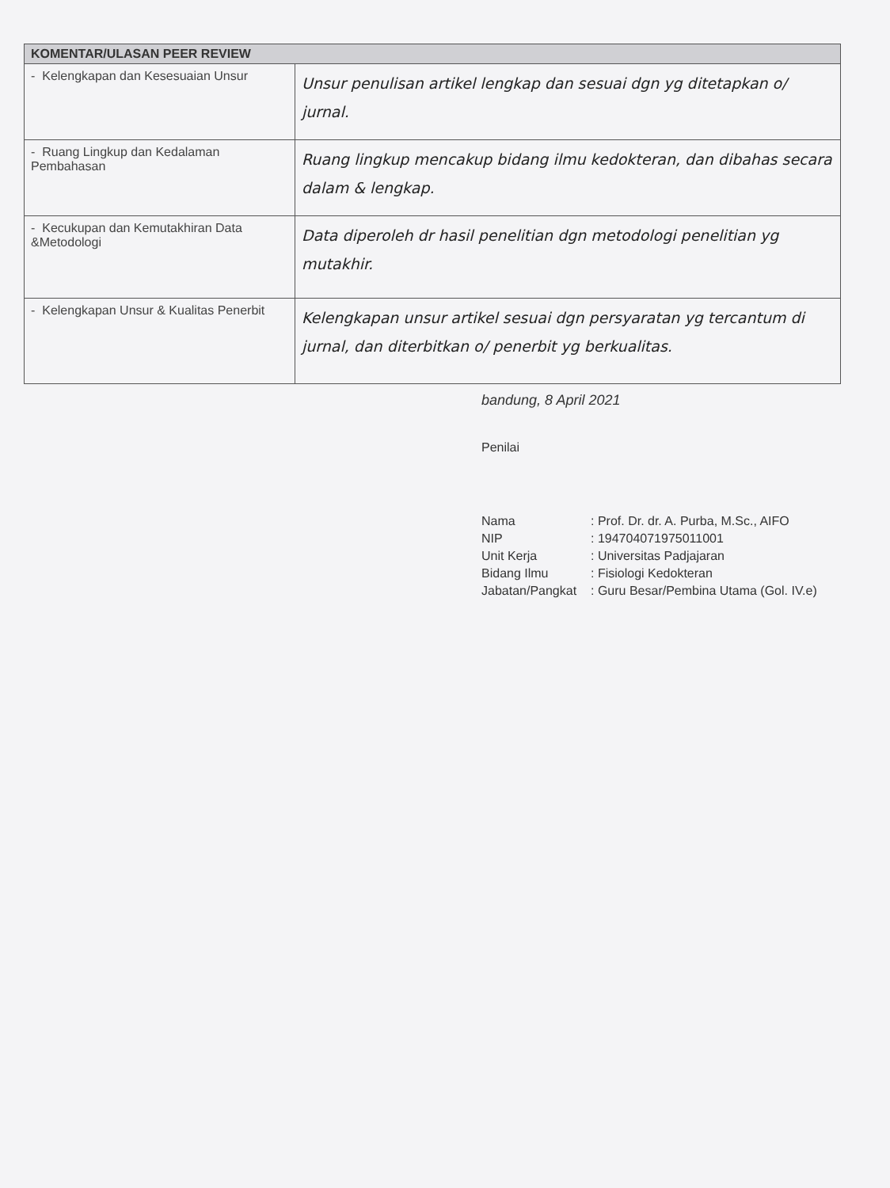| KOMENTAR/ULASAN PEER REVIEW | |
| --- | --- |
| - Kelengkapan dan Kesesuaian Unsur | Unsur penulisan artikel lengkap dan sesuai dgn yg ditetapkan o/ jurnal. |
| - Ruang Lingkup dan Kedalaman Pembahasan | Ruang lingkup mencakup bidang ilmu kedokteran, dan dibahas secara dalam & lengkap. |
| - Kecukupan dan Kemutakhiran Data &Metodologi | Data diperoleh dr hasil penelitian dgn metodologi penelitian yg mutakhir. |
| - Kelengkapan Unsur & Kualitas Penerbit | Kelengkapan unsur artikel sesuai dgn persyaratan yg tercantum di jurnal, dan diterbitkan o/ penerbit yg berkualitas. |
bandung, 8 April 2021
Penilai
Nama
: Prof. Dr. dr. A. Purba, M.Sc., AIFO
NIP
: 194704071975011001
Unit Kerja
: Universitas Padjajaran
Bidang Ilmu
: Fisiologi Kedokteran
Jabatan/Pangkat
: Guru Besar/Pembina Utama (Gol. IV.e)